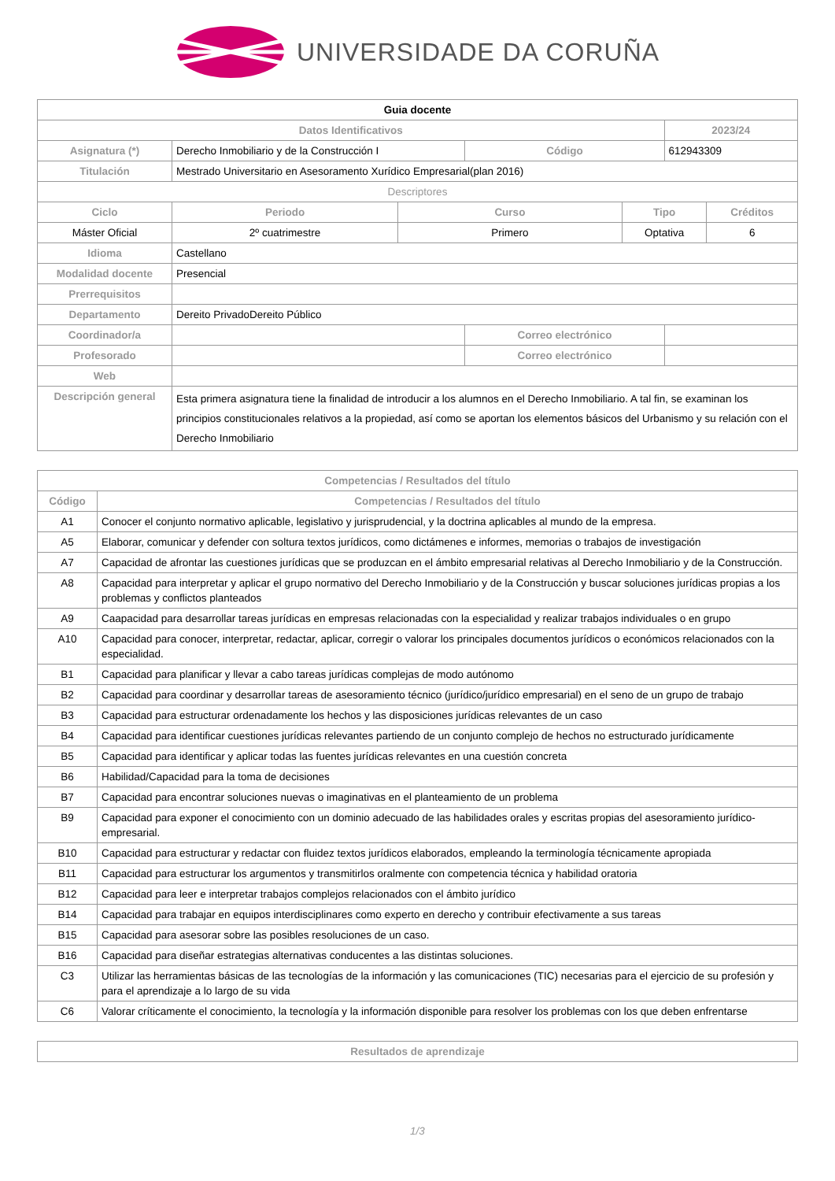UNIVERSIDADE DA CORUÑA
| Guia docente | | | | | | |
| Datos Identificativos | | | | | 2023/24 | |
| Asignatura (*) | Derecho Inmobiliario y de la Construcción I | | Código | | 612943309 | |
| Titulación | Mestrado Universitario en Asesoramento Xurídico Empresarial(plan 2016) | | | | | |
| Descriptores | | | | | | |
| Ciclo | Periodo | Curso | | Tipo | | Créditos |
| Máster Oficial | 2º cuatrimestre | Primero | | Optativa | | 6 |
| Idioma | Castellano | | | | | |
| Modalidad docente | Presencial | | | | | |
| Prerrequisitos | | | | | | |
| Departamento | Dereito PrivadoDereito Público | | | | | |
| Coordinador/a | | | Correo electrónico | | | |
| Profesorado | | | Correo electrónico | | | |
| Web | | | | | | |
| Descripción general | Esta primera asignatura tiene la finalidad de introducir a los alumnos en el Derecho Inmobiliario. A tal fin, se examinan los principios constitucionales relativos a la propiedad, así como se aportan los elementos básicos del Urbanismo y su relación con el Derecho Inmobiliario | | | | | |
| Competencias / Resultados del título | |
| --- | --- |
| Código | Competencias / Resultados del título |
| A1 | Conocer el conjunto normativo aplicable, legislativo y jurisprudencial, y la doctrina aplicables al mundo de la empresa. |
| A5 | Elaborar, comunicar y defender con soltura textos jurídicos, como dictámenes e informes, memorias o trabajos de investigación |
| A7 | Capacidad de afrontar las cuestiones jurídicas que se produzcan en el ámbito empresarial relativas al Derecho Inmobiliario y de la Construcción. |
| A8 | Capacidad para interpretar y aplicar el grupo normativo del Derecho Inmobiliario y de la Construcción y buscar soluciones jurídicas propias a los problemas y conflictos planteados |
| A9 | Caapacidad para desarrollar tareas jurídicas en empresas relacionadas con la especialidad y realizar trabajos individuales o en grupo |
| A10 | Capacidad para conocer, interpretar, redactar, aplicar, corregir o valorar los principales documentos jurídicos o económicos relacionados con la especialidad. |
| B1 | Capacidad para planificar y llevar a cabo tareas jurídicas complejas de modo autónomo |
| B2 | Capacidad para coordinar y desarrollar tareas de asesoramiento técnico (jurídico/jurídico empresarial) en el seno de un grupo de trabajo |
| B3 | Capacidad para estructurar ordenadamente los hechos y las disposiciones jurídicas relevantes de un caso |
| B4 | Capacidad para identificar cuestiones jurídicas relevantes partiendo de un conjunto complejo de hechos no estructurado jurídicamente |
| B5 | Capacidad para identificar y aplicar todas las fuentes jurídicas relevantes en una cuestión concreta |
| B6 | Habilidad/Capacidad para la toma de decisiones |
| B7 | Capacidad para encontrar soluciones nuevas o imaginativas en el planteamiento de un problema |
| B9 | Capacidad para exponer el conocimiento con un dominio adecuado de las habilidades orales y escritas propias del asesoramiento jurídico-empresarial. |
| B10 | Capacidad para estructurar y redactar con fluidez textos jurídicos elaborados, empleando la terminología técnicamente apropiada |
| B11 | Capacidad para estructurar los argumentos y transmitirlos oralmente con competencia técnica y habilidad oratoria |
| B12 | Capacidad para leer e interpretar trabajos complejos relacionados con el ámbito jurídico |
| B14 | Capacidad para trabajar en equipos interdisciplinares como experto en derecho y contribuir efectivamente a sus tareas |
| B15 | Capacidad para asesorar sobre las posibles resoluciones de un caso. |
| B16 | Capacidad para diseñar estrategias alternativas conducentes a las distintas soluciones. |
| C3 | Utilizar las herramientas básicas de las tecnologías de la información y las comunicaciones (TIC) necesarias para el ejercicio de su profesión y para el aprendizaje a lo largo de su vida |
| C6 | Valorar críticamente el conocimiento, la tecnología y la información disponible para resolver los problemas con los que deben enfrentarse |
| Resultados de aprendizaje |
| --- |
1/3